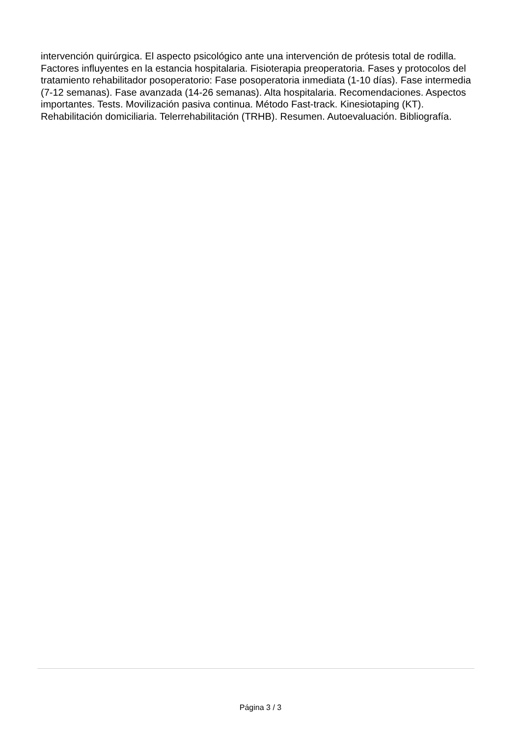intervención quirúrgica. El aspecto psicológico ante una intervención de prótesis total de rodilla. Factores influyentes en la estancia hospitalaria. Fisioterapia preoperatoria. Fases y protocolos del tratamiento rehabilitador posoperatorio: Fase posoperatoria inmediata (1-10 días). Fase intermedia (7-12 semanas). Fase avanzada (14-26 semanas). Alta hospitalaria. Recomendaciones. Aspectos importantes. Tests. Movilización pasiva continua. Método Fast-track. Kinesiotaping (KT). Rehabilitación domiciliaria. Telerrehabilitación (TRHB). Resumen. Autoevaluación. Bibliografía.
Página 3 / 3